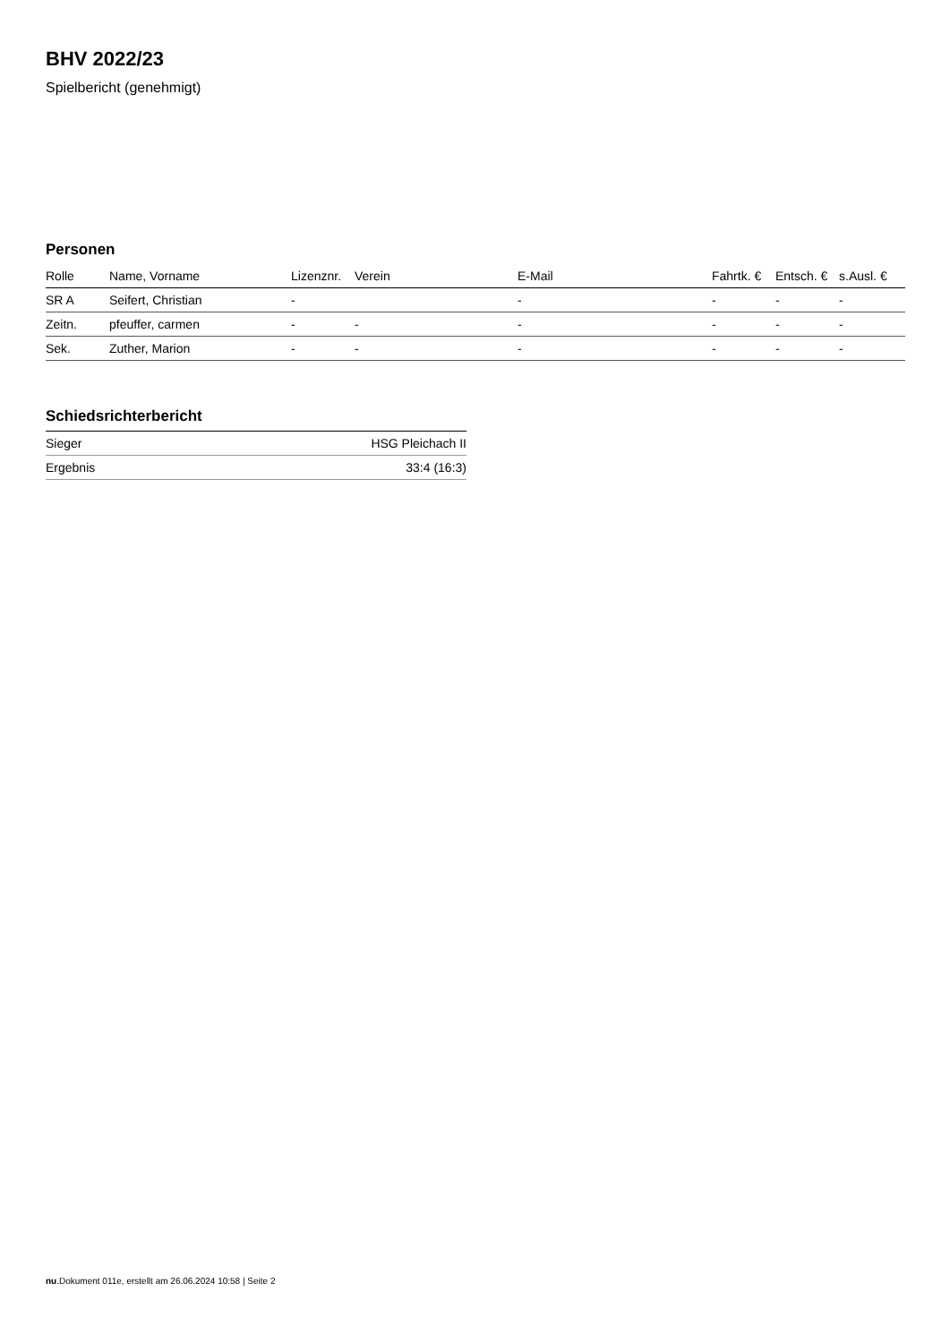BHV 2022/23
Spielbericht (genehmigt)
Personen
| Rolle | Name, Vorname | Lizenznr. | Verein | E-Mail | Fahrtk. € | Entsch. € | s.Ausl. € |
| --- | --- | --- | --- | --- | --- | --- | --- |
| SR A | Seifert, Christian | - | | - | - | - | - |
| Zeitn. | pfeuffer, carmen | - | - | - | - | - | - |
| Sek. | Zuther, Marion | - | - | - | - | - | - |
Schiedsrichterbericht
| Sieger | HSG Pleichach II |
| Ergebnis | 33:4 (16:3) |
nu.Dokument 011e, erstellt am 26.06.2024 10:58 | Seite 2